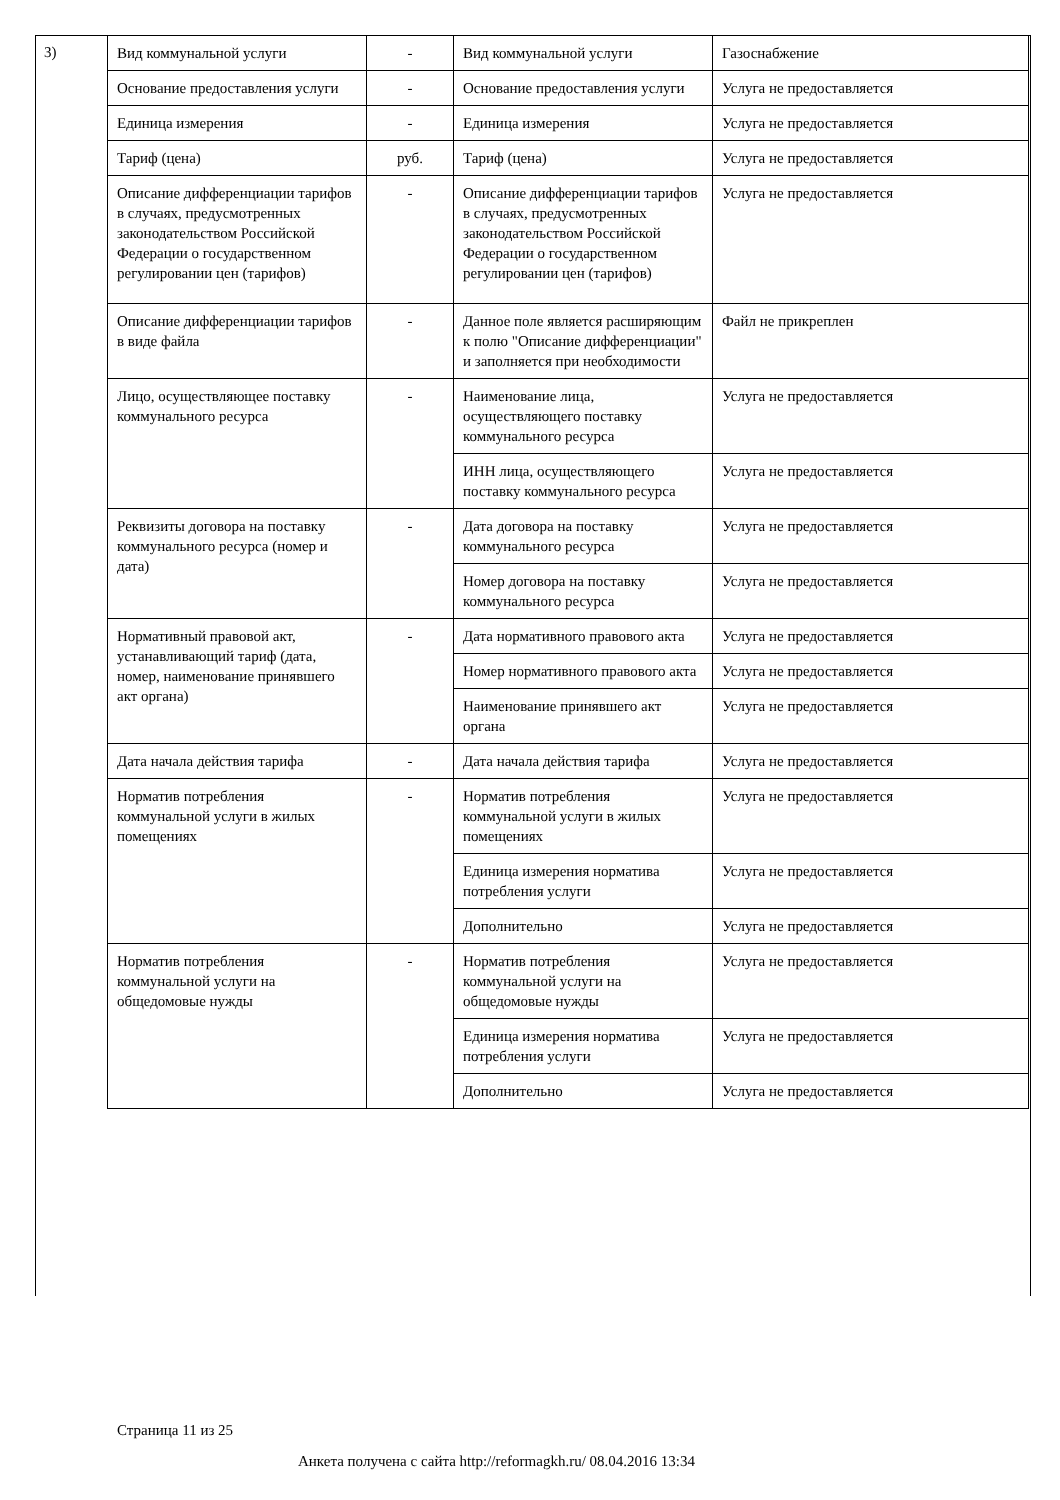3)
| Вид коммунальной услуги | - | Вид коммунальной услуги | Газоснабжение |
| Основание предоставления услуги | - | Основание предоставления услуги | Услуга не предоставляется |
| Единица измерения | - | Единица измерения | Услуга не предоставляется |
| Тариф (цена) | руб. | Тариф (цена) | Услуга не предоставляется |
| Описание дифференциации тарифов в случаях, предусмотренных законодательством Российской Федерации о государственном регулировании цен (тарифов) | - | Описание дифференциации тарифов в случаях, предусмотренных законодательством Российской Федерации о государственном регулировании цен (тарифов) | Услуга не предоставляется |
| Описание дифференциации тарифов в виде файла | - | Данное поле является расширяющим к полю "Описание дифференциации" и заполняется при необходимости | Файл не прикреплен |
| Лицо, осуществляющее поставку коммунального ресурса | - | Наименование лица, осуществляющего поставку коммунального ресурса | Услуга не предоставляется |
| | | ИНН лица, осуществляющего поставку коммунального ресурса | Услуга не предоставляется |
| Реквизиты договора на поставку коммунального ресурса (номер и дата) | - | Дата договора на поставку коммунального ресурса | Услуга не предоставляется |
| | | Номер договора на поставку коммунального ресурса | Услуга не предоставляется |
| Нормативный правовой акт, устанавливающий тариф (дата, номер, наименование принявшего акт органа) | - | Дата нормативного правового акта | Услуга не предоставляется |
| | | Номер нормативного правового акта | Услуга не предоставляется |
| | | Наименование принявшего акт органа | Услуга не предоставляется |
| Дата начала действия тарифа | - | Дата начала действия тарифа | Услуга не предоставляется |
| Норматив потребления коммунальной услуги в жилых помещениях | - | Норматив потребления коммунальной услуги в жилых помещениях | Услуга не предоставляется |
| | | Единица измерения норматива потребления услуги | Услуга не предоставляется |
| | | Дополнительно | Услуга не предоставляется |
| Норматив потребления коммунальной услуги на общедомовые нужды | - | Норматив потребления коммунальной услуги на общедомовые нужды | Услуга не предоставляется |
| | | Единица измерения норматива потребления услуги | Услуга не предоставляется |
| | | Дополнительно | Услуга не предоставляется |
Страница 11 из 25
Анкета получена с сайта http://reformagkh.ru/ 08.04.2016 13:34